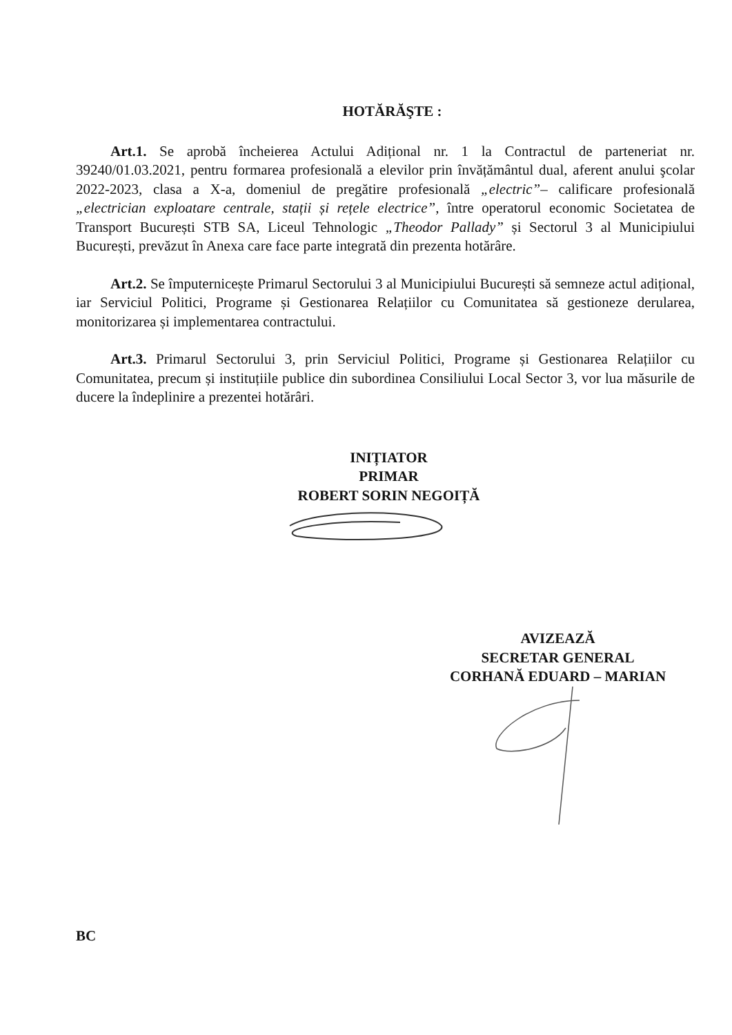HOTĂRĂŞTE :
Art.1. Se aprobă încheierea Actului Adițional nr. 1 la Contractul de parteneriat nr. 39240/01.03.2021, pentru formarea profesională a elevilor prin învățământul dual, aferent anului şcolar 2022-2023, clasa a X-a, domeniul de pregătire profesională „electric”– calificare profesională „electrician exploatare centrale, stații și rețele electrice”, între operatorul economic Societatea de Transport București STB SA, Liceul Tehnologic „Theodor Pallady” și Sectorul 3 al Municipiului București, prevăzut în Anexa care face parte integrată din prezenta hotărâre.
Art.2. Se împuternicește Primarul Sectorului 3 al Municipiului București să semneze actul adițional, iar Serviciul Politici, Programe și Gestionarea Relațiilor cu Comunitatea să gestioneze derularea, monitorizarea și implementarea contractului.
Art.3. Primarul Sectorului 3, prin Serviciul Politici, Programe și Gestionarea Relațiilor cu Comunitatea, precum și instituțiile publice din subordinea Consiliului Local Sector 3, vor lua măsurile de ducere la îndeplinire a prezentei hotărâri.
INIȚIATOR
PRIMAR
ROBERT SORIN NEGOIȚĂ
AVIZEAZĂ
SECRETAR GENERAL
CORHANĂ EDUARD – MARIAN
BC